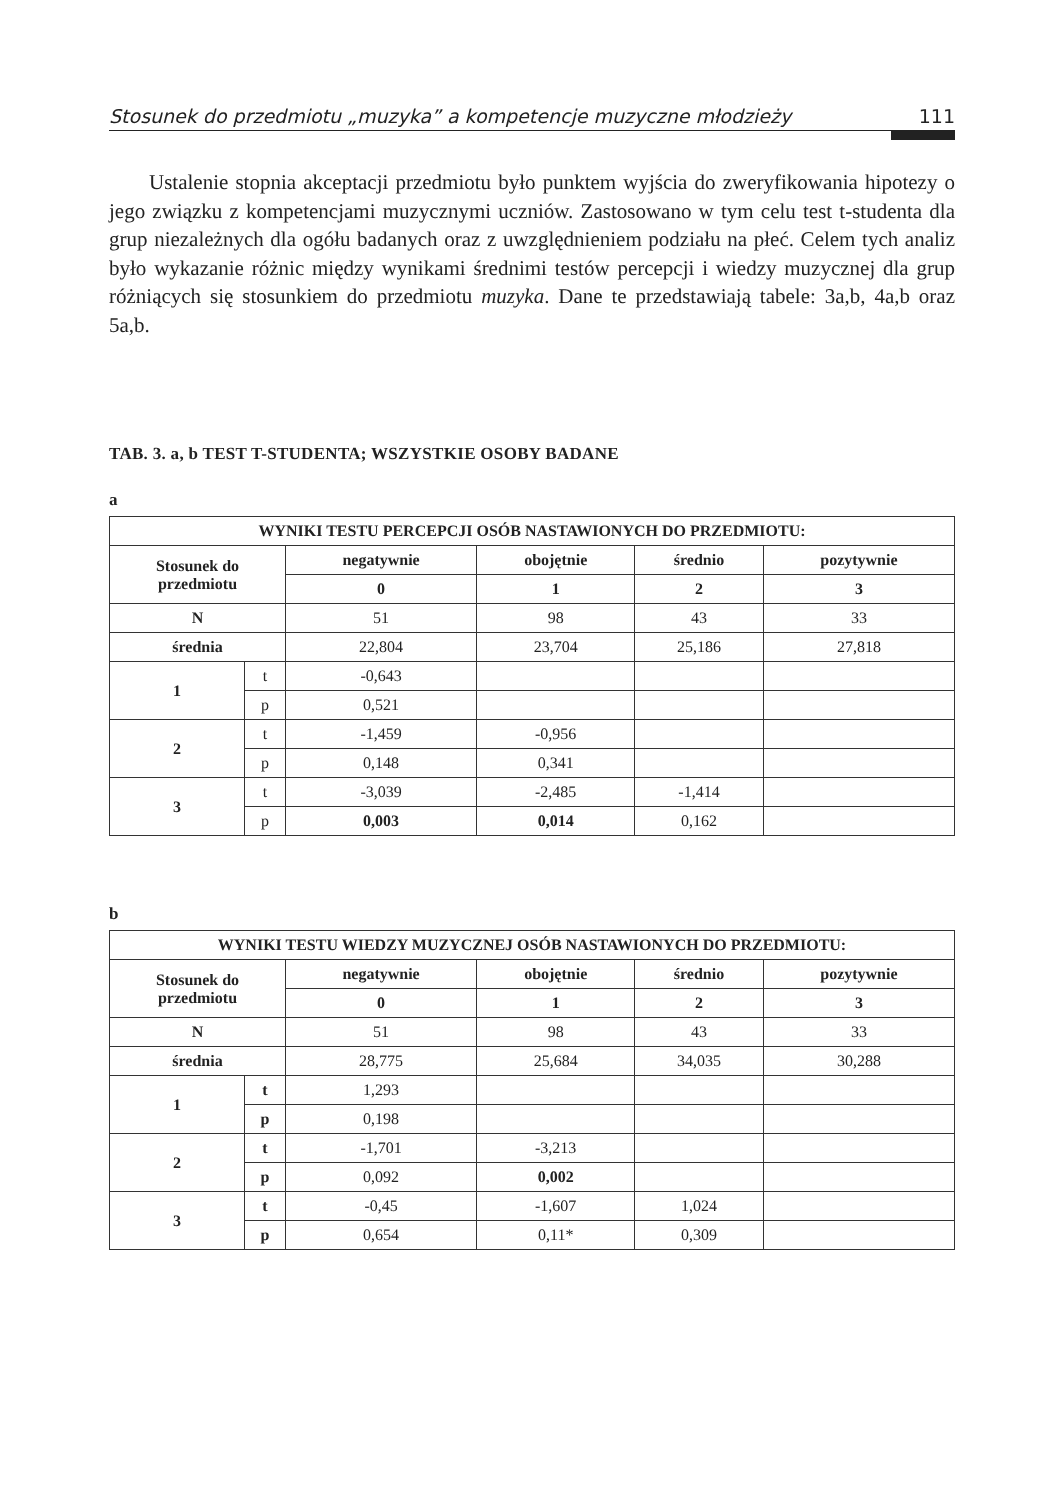Stosunek do przedmiotu „muzyka” a kompetencje muzyczne młodzieży 111
Ustalenie stopnia akceptacji przedmiotu było punktem wyjścia do zweryfikowania hipotezy o jego związku z kompetencjami muzycznymi uczniów. Zastosowano w tym celu test t-studenta dla grup niezależnych dla ogółu badanych oraz z uwzględnieniem podziału na płeć. Celem tych analiz było wykazanie różnic między wynikami średnimi testów percepcji i wiedzy muzycznej dla grup różniących się stosunkiem do przedmiotu muzyka. Dane te przedstawiają tabele: 3a,b, 4a,b oraz 5a,b.
TAB. 3. a, b TEST T-STUDENTA; WSZYSTKIE OSOBY BADANE
a
| WYNIKI TESTU PERCEPCJI OSÓB NASTAWIONYCH DO PRZEDMIOTU: | | | | | |
| --- | --- | --- | --- | --- | --- |
| Stosunek do przedmiotu | | negatywnie | obojętnie | średnio | pozytywnie |
| | | 0 | 1 | 2 | 3 |
| N | | 51 | 98 | 43 | 33 |
| średnia | | 22,804 | 23,704 | 25,186 | 27,818 |
| 1 | t | -0,643 | | | |
| | p | 0,521 | | | |
| 2 | t | -1,459 | -0,956 | | |
| | p | 0,148 | 0,341 | | |
| 3 | t | -3,039 | -2,485 | -1,414 | |
| | p | 0,003 | 0,014 | 0,162 | |
b
| WYNIKI TESTU WIEDZY MUZYCZNEJ OSÓB NASTAWIONYCH DO PRZEDMIOTU: | | | | | |
| --- | --- | --- | --- | --- | --- |
| Stosunek do przedmiotu | | negatywnie | obojętnie | średnio | pozytywnie |
| | | 0 | 1 | 2 | 3 |
| N | | 51 | 98 | 43 | 33 |
| średnia | | 28,775 | 25,684 | 34,035 | 30,288 |
| 1 | t | 1,293 | | | |
| | p | 0,198 | | | |
| 2 | t | -1,701 | -3,213 | | |
| | p | 0,092 | 0,002 | | |
| 3 | t | -0,45 | -1,607 | 1,024 | |
| | p | 0,654 | 0,11* | 0,309 | |